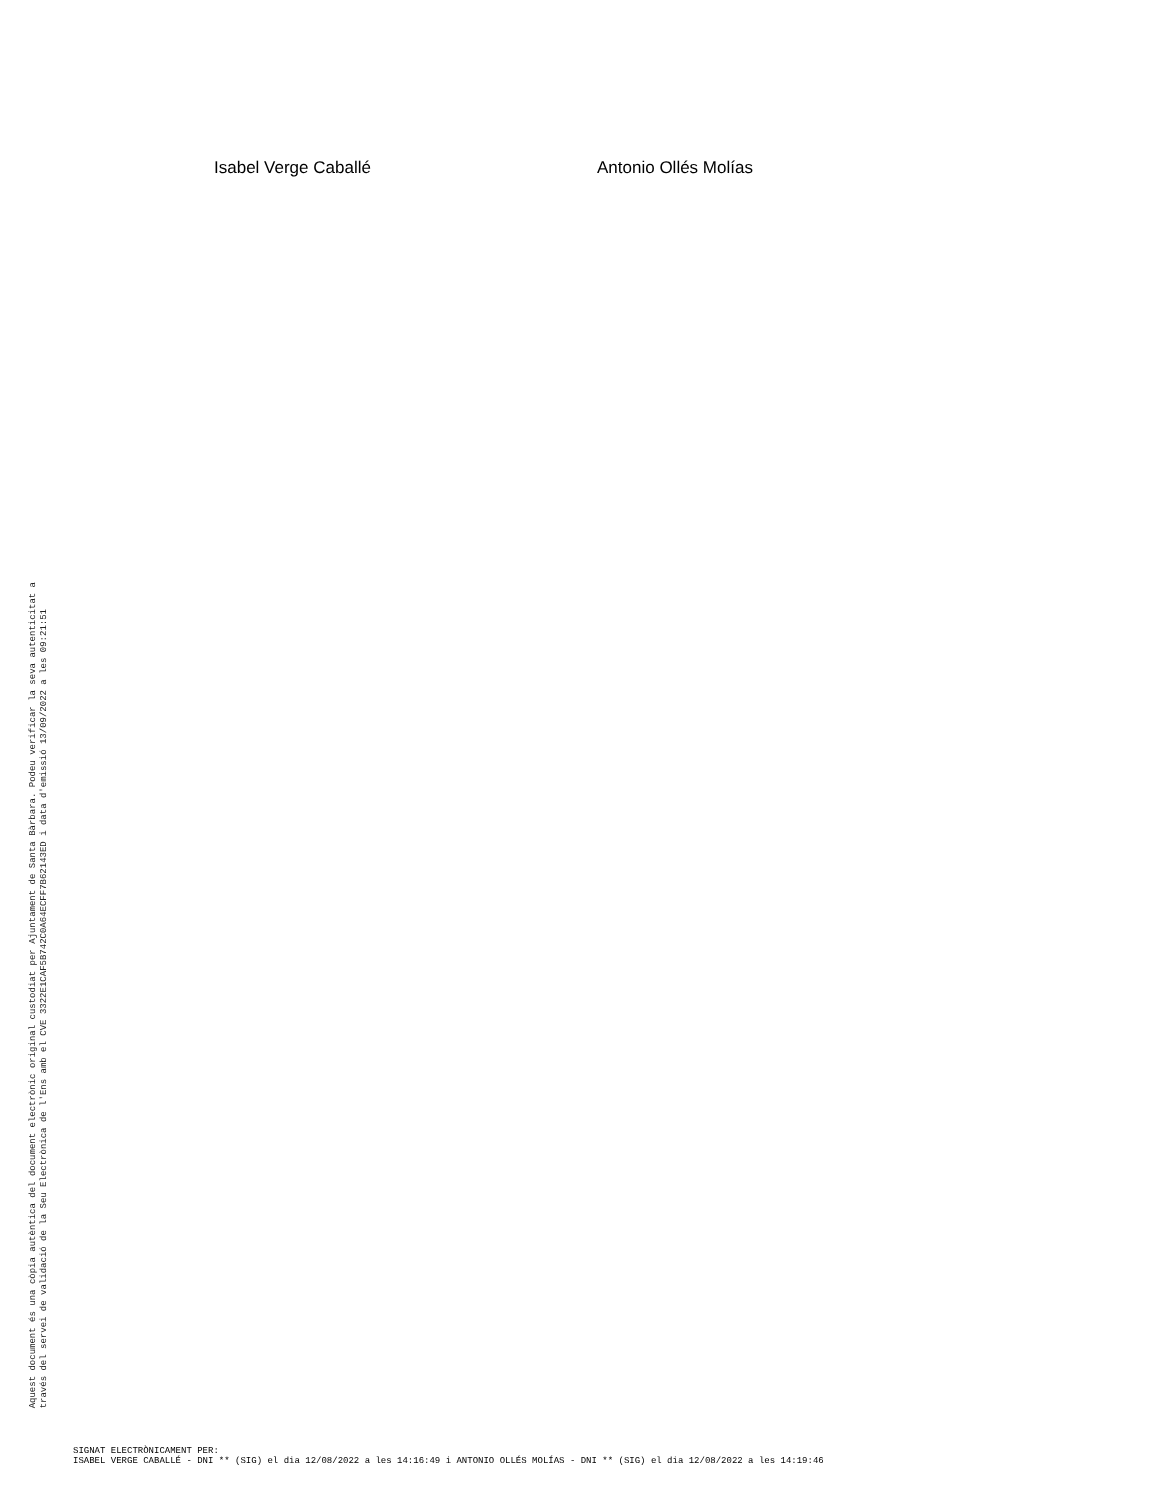Isabel Verge Caballé Antonio Ollés Molías
Aquest document és una còpia autèntica del document electrònic original custodiat per Ajuntament de Santa Bàrbara. Podeu verificar la seva autenticitat a
través del servei de validació de la Seu Electrònica de l'Ens amb el CVE 3322E1CAF5B742C0A64ECFF7B62143ED i data d'emissió 13/09/2022 a les 09:21:51
SIGNAT ELECTRÒNICAMENT PER:
ISABEL VERGE CABALLÉ - DNI ** (SIG) el dia 12/08/2022 a les 14:16:49 i ANTONIO OLLÉS MOLÍAS - DNI ** (SIG) el dia 12/08/2022 a les 14:19:46